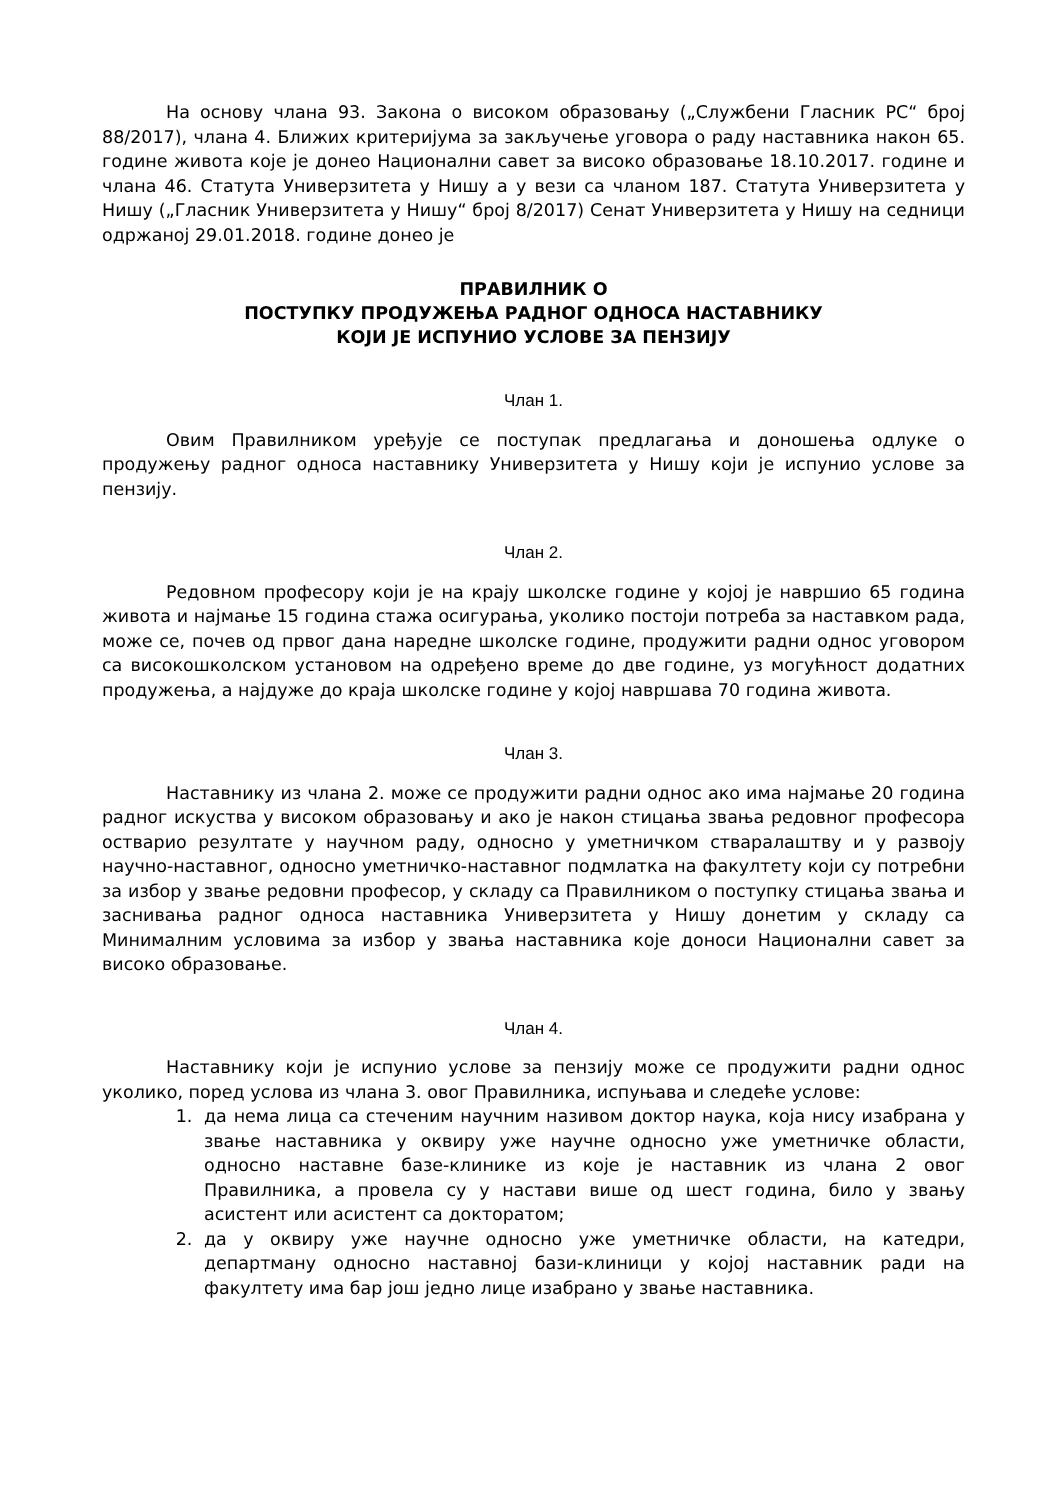На основу члана 93. Закона о високом образовању („Службени Гласник РС“ број 88/2017), члана 4. Ближих критеријума за закључење уговора о раду наставника након 65. године живота које је донео Национални савет за високо образовање 18.10.2017. године и члана 46. Статута Универзитета у Нишу а у вези са чланом 187. Статута Универзитета у Нишу („Гласник Универзитета у Нишу“ број 8/2017) Сенат Универзитета у Нишу на седници одржаној 29.01.2018. године донео је
ПРАВИЛНИК О
ПОСТУПКУ ПРОДУЖЕЊА РАДНОГ ОДНОСА НАСТАВНИКУ
КОЈИ ЈЕ ИСПУНИО УСЛОВЕ ЗА ПЕНЗИЈУ
Члан 1.
Овим Правилником уређује се поступак предлагања и доношења одлуке о продужењу радног односа наставнику Универзитета у Нишу који је испунио услове за пензију.
Члан 2.
Редовном професору који је на крају школске године у којој је навршио 65 година живота и најмање 15 година стажа осигурања, уколико постоји потреба за наставком рада, може се, почев од првог дана наредне школске године, продужити радни однос уговором са високошколском установом на одређено време до две године, уз могућност додатних продужења, а најдуже до краја школске године у којој навршава 70 година живота.
Члан 3.
Наставнику из члана 2. може се продужити радни однос ако има најмање 20 година радног искуства у високом образовању и ако је након стицања звања редовног професора остварио резултате у научном раду, односно у уметничком стваралаштву и у развоју научно-наставног, односно уметничко-наставног подмлатка на факултету који су потребни за избор у звање редовни професор, у складу са Правилником о поступку стицања звања и заснивања радног односа наставника Универзитета у Нишу донетим у складу са Минималним условима за избор у звања наставника које доноси Национални савет за високо образовање.
Члан 4.
Наставнику који је испунио услове за пензију може се продужити радни однос уколико, поред услова из члана 3. овог Правилника, испуњава и следеће услове:
1. да нема лица са стеченим научним називом доктор наука, која нису изабрана у звање наставника у оквиру уже научне односно уже уметничке области, односно наставне базе-клинике из које је наставник из члана 2 овог Правилника, а провела су у настави више од шест година, било у звању асистент или асистент са докторатом;
2. да у оквиру уже научне односно уже уметничке области, на катедри, департману односно наставној бази-клиници у којој наставник ради на факултету има бар још једно лице изабрано у звање наставника.